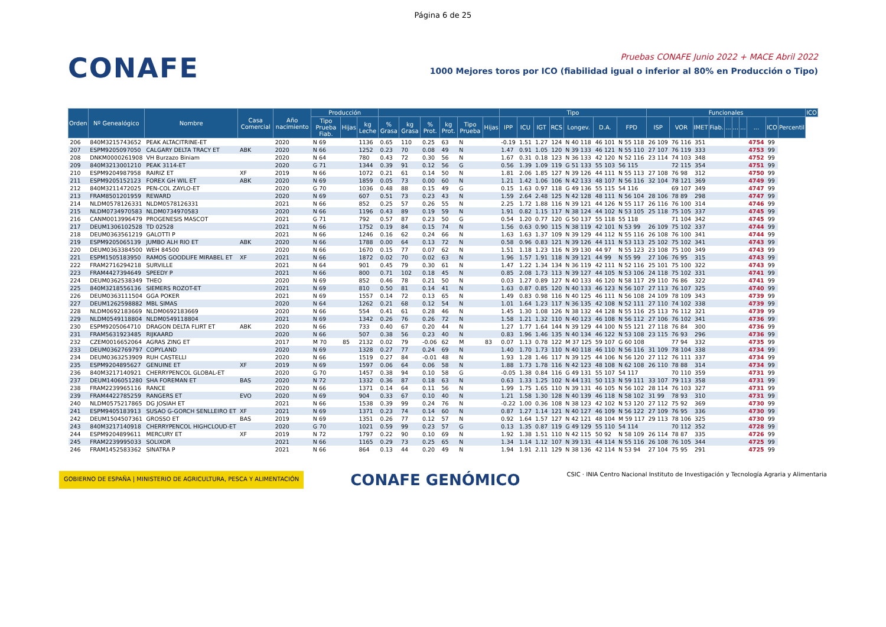Página 6 de 25
CONAFE
Pruebas CONAFE Junio 2022 + MACE Abril 2022
1000 Mejores toros por ICO (fiabilidad igual o inferior al 80% en Producción o Tipo)
| Orden | Nº Genealógico | Nombre | Casa Comercial | Año nacimiento | Producción | | | | | | | | | Tipo | | | | | | | Funcionales | | | | | | | | | | ICO |
| --- | --- | --- | --- | --- | --- | --- | --- | --- | --- | --- | --- | --- | --- | --- | --- | --- | --- | --- | --- | --- | --- | --- | --- | --- | --- | --- | --- | --- | --- | --- | --- |
| | | | | | Tipo Prueba Fiab. | Hijas | kg Leche | % Grasa | kg Grasa | % Prot. | kg Prot. | Tipo Prueba | Hijas | IPP | ICU | IGT | RCS | Longev. | D.A. | FPD | ISP | VOR | IMET | Fiab. | ... | ... | ... | ... | ICO | Percentil | |
| 206 | 840M3215743652 | PEAK ALTACITRINE-ET | | 2020 | N 69 | | 1136 | 0.65 | 110 | 0.25 | 63 | N | | -0.19 | 1.51 | 1.27 | 124 | N 40 118 | 46 101 | N 55 118 | 26 109 | 76 116 | 351 | | | | | 4754 | 99 | | |
| 207 | ESPM9205097050 | CALGARY DELTA TRACY ET | ABK | 2020 | N 66 | | 1252 | 0.23 | 70 | 0.08 | 49 | N | | 1.47 | 0.91 | 1.05 | 120 | N 39 133 | 46 121 | N 55 110 | 27 107 | 76 119 | 333 | | | | | 4753 | 99 | | |
| 208 | DNKM0000261908 | VH Burzazo Biniam | | 2020 | N 64 | | 780 | 0.43 | 72 | 0.30 | 56 | N | | 1.67 | 0.31 | 0.18 | 123 | N 36 133 | 42 120 | N 52 116 | 23 114 | 74 103 | 348 | | | | | 4752 | 99 | | |
| 209 | 840M3213001210 | PEAK 3114-ET | | 2020 | G 71 | | 1344 | 0.39 | 91 | 0.12 | 56 | G | | 0.56 | 1.39 | 1.09 | 119 | G 51 133 | 55 103 | 56 115 | | 72 115 | 354 | | | | | 4751 | 99 | | |
| 210 | ESPM9204987958 | RAIRIZ ET | XF | 2019 | N 66 | | 1072 | 0.21 | 61 | 0.14 | 50 | N | | 1.81 | 2.06 | 1.85 | 127 | N 39 126 | 44 111 | N 55 113 | 27 108 | 76 98 | 312 | | | | | 4750 | 99 | | |
| 211 | ESPM9205152123 | FOREX GH WIL ET | ABK | 2020 | N 69 | | 1859 | 0.05 | 73 | 0.00 | 60 | N | | 1.21 | 1.42 | 1.06 | 106 | N 42 133 | 48 107 | N 56 116 | 32 104 | 78 121 | 369 | | | | | 4749 | 99 | | |
| 212 | 840M3211472025 | PEN-COL ZAYLO-ET | | 2020 | G 70 | | 1036 | 0.48 | 88 | 0.15 | 49 | G | | 0.15 | 1.63 | 0.97 | 118 | G 49 136 | 55 115 | 54 116 | | 69 107 | 349 | | | | | 4747 | 99 | | |
| 213 | FRAM8501201959 | REWARD | | 2020 | N 69 | | 607 | 0.51 | 73 | 0.23 | 43 | N | | 1.59 | 2.64 | 2.48 | 125 | N 42 128 | 48 111 | N 56 104 | 28 106 | 78 89 | 298 | | | | | 4747 | 99 | | |
| 214 | NLDM0578126331 | NLDM0578126331 | | 2021 | N 66 | | 852 | 0.25 | 57 | 0.26 | 55 | N | | 2.25 | 1.72 | 1.88 | 116 | N 39 121 | 44 126 | N 55 117 | 26 116 | 76 100 | 314 | | | | | 4746 | 99 | | |
| 215 | NLDM0734970583 | NLDM0734970583 | | 2020 | N 66 | | 1196 | 0.43 | 89 | 0.19 | 59 | N | | 1.91 | 0.82 | 1.15 | 117 | N 38 124 | 44 102 | N 53 105 | 25 118 | 75 105 | 337 | | | | | 4745 | 99 | | |
| 216 | CANM0013996479 | PROGENESIS MASCOT | | 2021 | G 71 | | 792 | 0.57 | 87 | 0.23 | 50 | G | | 0.54 | 1.20 | 0.77 | 120 | G 50 137 | 55 118 | 55 118 | | 71 104 | 342 | | | | | 4745 | 99 | | |
| 217 | DEUM1306102528 | TD 02528 | | 2021 | N 66 | | 1752 | 0.19 | 84 | 0.15 | 74 | N | | 1.56 | 0.63 | 0.90 | 115 | N 38 119 | 42 101 | N 53 99 | 26 109 | 75 102 | 337 | | | | | 4744 | 99 | | |
| 218 | DEUM0363561219 | GALOTTI P | | 2021 | N 66 | | 1246 | 0.16 | 62 | 0.24 | 66 | N | | 1.63 | 1.63 | 1.37 | 109 | N 39 129 | 44 112 | N 55 116 | 26 108 | 76 100 | 341 | | | | | 4744 | 99 | | |
| 219 | ESPM9205065139 | JUMBO ALH RIO ET | ABK | 2020 | N 66 | | 1788 | 0.00 | 64 | 0.13 | 72 | N | | 0.58 | 0.96 | 0.83 | 121 | N 39 126 | 44 111 | N 53 113 | 25 102 | 75 102 | 341 | | | | | 4743 | 99 | | |
| 220 | DEUM0363384500 | WEH 84500 | | 2020 | N 66 | | 1670 | 0.15 | 77 | 0.07 | 62 | N | | 1.51 | 1.18 | 1.23 | 116 | N 39 130 | 44 97 | N 55 123 | 23 108 | 75 100 | 349 | | | | | 4743 | 99 | | |
| 221 | ESPM1505183950 | RAMOS GOODLIFE MIRABEL ET | XF | 2021 | N 66 | | 1872 | 0.02 | 70 | 0.02 | 63 | N | | 1.96 | 1.57 | 1.91 | 118 | N 39 121 | 44 99 | N 55 99 | 27 106 | 76 95 | 315 | | | | | 4743 | 99 | | |
| 222 | FRAM2716294218 | SURVILLE | | 2021 | N 64 | | 901 | 0.45 | 79 | 0.30 | 61 | N | | 1.47 | 1.22 | 1.34 | 134 | N 36 119 | 42 111 | N 52 116 | 25 101 | 75 100 | 322 | | | | | 4743 | 99 | | |
| 223 | FRAM4427394649 | SPEEDY P | | 2021 | N 66 | | 800 | 0.71 | 102 | 0.18 | 45 | N | | 0.85 | 2.08 | 1.73 | 113 | N 39 127 | 44 105 | N 53 106 | 24 118 | 75 102 | 331 | | | | | 4741 | 99 | | |
| 224 | DEUM0362538349 | THEO | | 2020 | N 69 | | 852 | 0.46 | 78 | 0.21 | 50 | N | | 0.03 | 1.27 | 0.89 | 127 | N 40 133 | 46 120 | N 58 117 | 29 110 | 76 86 | 322 | | | | | 4741 | 99 | | |
| 225 | 840M3218556136 | SIEMERS ROZOT-ET | | 2021 | N 69 | | 810 | 0.50 | 81 | 0.14 | 41 | N | | 1.63 | 0.87 | 0.85 | 120 | N 40 133 | 46 123 | N 56 107 | 27 113 | 76 107 | 325 | | | | | 4740 | 99 | | |
| 226 | DEUM0363111504 | GGA POKER | | 2021 | N 69 | | 1557 | 0.14 | 72 | 0.13 | 65 | N | | 1.49 | 0.83 | 0.98 | 116 | N 40 125 | 46 111 | N 56 108 | 24 109 | 78 109 | 343 | | | | | 4739 | 99 | | |
| 227 | DEUM1262598882 | MBL SIMAS | | 2020 | N 64 | | 1262 | 0.21 | 68 | 0.12 | 54 | N | | 1.01 | 1.64 | 1.23 | 117 | N 36 135 | 42 108 | N 52 111 | 27 110 | 74 102 | 338 | | | | | 4739 | 99 | | |
| 228 | NLDM0692183669 | NLDM0692183669 | | 2020 | N 66 | | 554 | 0.41 | 61 | 0.28 | 46 | N | | 1.45 | 1.30 | 1.08 | 126 | N 38 132 | 44 128 | N 55 116 | 25 113 | 76 112 | 321 | | | | | 4739 | 99 | | |
| 229 | NLDM0549118804 | NLDM0549118804 | | 2021 | N 69 | | 1342 | 0.26 | 76 | 0.26 | 72 | N | | 1.58 | 1.21 | 1.32 | 110 | N 40 123 | 46 108 | N 56 112 | 27 106 | 76 102 | 341 | | | | | 4736 | 99 | | |
| 230 | ESPM9205064710 | DRAGON DELTA FLIRT ET | ABK | 2020 | N 66 | | 733 | 0.40 | 67 | 0.20 | 44 | N | | 1.27 | 1.77 | 1.64 | 144 | N 39 129 | 44 100 | N 55 121 | 27 118 | 76 84 | 300 | | | | | 4736 | 99 | | |
| 231 | FRAM5631923485 | RIJKAARD | | 2020 | N 66 | | 507 | 0.38 | 56 | 0.23 | 40 | N | | 0.83 | 1.96 | 1.46 | 135 | N 40 134 | 46 122 | N 53 108 | 23 115 | 76 93 | 296 | | | | | 4736 | 99 | | |
| 232 | CZEM0016652064 | AGRAS ZING ET | | 2017 | M 70 | 85 | 2132 | 0.02 | 79 | -0.06 | 62 | M | 83 | 0.07 | 1.13 | 0.78 | 122 | M 37 125 | 59 107 | G 60 108 | | 77 94 | 332 | | | | | 4735 | 99 | | |
| 233 | DEUM0362769797 | COPYLAND | | 2020 | N 69 | | 1328 | 0.27 | 77 | 0.24 | 69 | N | | 1.40 | 1.70 | 1.73 | 110 | N 40 118 | 46 110 | N 56 116 | 31 109 | 78 104 | 338 | | | | | 4734 | 99 | | |
| 234 | DEUM0363253909 | RUH CASTELLI | | 2020 | N 66 | | 1519 | 0.27 | 84 | -0.01 | 48 | N | | 1.93 | 1.28 | 1.46 | 117 | N 39 125 | 44 106 | N 56 120 | 27 112 | 76 111 | 337 | | | | | 4734 | 99 | | |
| 235 | ESPM9204895627 | GENUINE ET | XF | 2019 | N 69 | | 1597 | 0.06 | 64 | 0.06 | 58 | N | | 1.88 | 1.73 | 1.78 | 116 | N 42 123 | 48 108 | N 62 108 | 26 110 | 78 88 | 314 | | | | | 4734 | 99 | | |
| 236 | 840M3217140921 | CHERRYPENCOL GLOBAL-ET | | 2020 | G 70 | | 1457 | 0.38 | 94 | 0.10 | 58 | G | | -0.05 | 1.38 | 0.84 | 116 | G 49 131 | 55 107 | 54 117 | | 70 110 | 359 | | | | | 4731 | 99 | | |
| 237 | DEUM1406051280 | SHA FOREMAN ET | BAS | 2020 | N 72 | | 1332 | 0.36 | 87 | 0.18 | 63 | N | | 0.63 | 1.33 | 1.25 | 102 | N 44 131 | 50 113 | N 59 111 | 33 107 | 79 113 | 358 | | | | | 4731 | 99 | | |
| 238 | FRAM2239965116 | RANCE | | 2020 | N 66 | | 1371 | 0.14 | 64 | 0.11 | 56 | N | | 1.99 | 1.75 | 1.65 | 110 | N 39 131 | 46 105 | N 56 102 | 28 114 | 76 103 | 327 | | | | | 4731 | 99 | | |
| 239 | FRAM4422785259 | RANGERS ET | EVO | 2020 | N 69 | | 904 | 0.33 | 67 | 0.10 | 40 | N | | 1.21 | 1.58 | 1.30 | 128 | N 40 139 | 46 118 | N 58 102 | 31 99 | 78 93 | 310 | | | | | 4731 | 99 | | |
| 240 | NLDM0575217865 | DG JOSIAH ET | | 2021 | N 66 | | 1538 | 0.39 | 99 | 0.24 | 76 | N | | -0.22 | 1.00 | 0.36 | 108 | N 38 123 | 42 102 | N 53 120 | 27 112 | 75 92 | 369 | | | | | 4730 | 99 | | |
| 241 | ESPM9405183913 | SUSAO G-GORCH SENLLEIRO ET | XF | 2021 | N 69 | | 1371 | 0.23 | 74 | 0.14 | 60 | N | | 0.87 | 1.27 | 1.14 | 121 | N 40 127 | 46 109 | N 56 122 | 27 109 | 76 95 | 336 | | | | | 4730 | 99 | | |
| 242 | DEUM1504507361 | GROSSO ET | BAS | 2019 | N 69 | | 1351 | 0.26 | 77 | 0.12 | 57 | N | | 0.92 | 1.64 | 1.57 | 127 | N 42 121 | 48 104 | M 59 117 | 29 113 | 78 106 | 325 | | | | | 4730 | 99 | | |
| 243 | 840M3217140918 | CHERRYPENCOL HIGHCLOUD-ET | | 2020 | G 70 | | 1021 | 0.59 | 99 | 0.23 | 57 | G | | 0.13 | 1.35 | 0.87 | 119 | G 49 129 | 55 110 | 54 114 | | 70 112 | 352 | | | | | 4728 | 99 | | |
| 244 | ESPM9204899611 | MERCURY ET | XF | 2019 | N 72 | | 1797 | 0.22 | 90 | 0.10 | 69 | N | | 1.92 | 1.38 | 1.51 | 110 | N 42 115 | 50 92 | N 58 109 | 26 114 | 78 87 | 335 | | | | | 4726 | 99 | | |
| 245 | FRAM2239995033 | SOLIXOR | | 2021 | N 66 | | 1165 | 0.29 | 73 | 0.25 | 65 | N | | 1.34 | 1.14 | 1.12 | 107 | N 39 131 | 44 114 | N 55 116 | 26 108 | 76 105 | 344 | | | | | 4725 | 99 | | |
| 246 | FRAM1452583362 | SINATRA P | | 2021 | N 66 | | 864 | 0.13 | 44 | 0.20 | 49 | N | | 1.94 | 1.91 | 2.11 | 129 | N 38 136 | 42 114 | N 53 94 | 27 104 | 75 95 | 291 | | | | | 4725 | 99 | | |
GOBIERNO DE ESPAÑA | MINISTERIO DE AGRICULTURA, PESCA Y ALIMENTACIÓN
CONAFE GENÓMICO
CSIC · INIA Centro Nacional Instituto de Investigación y Tecnología Agraria y Alimentaria